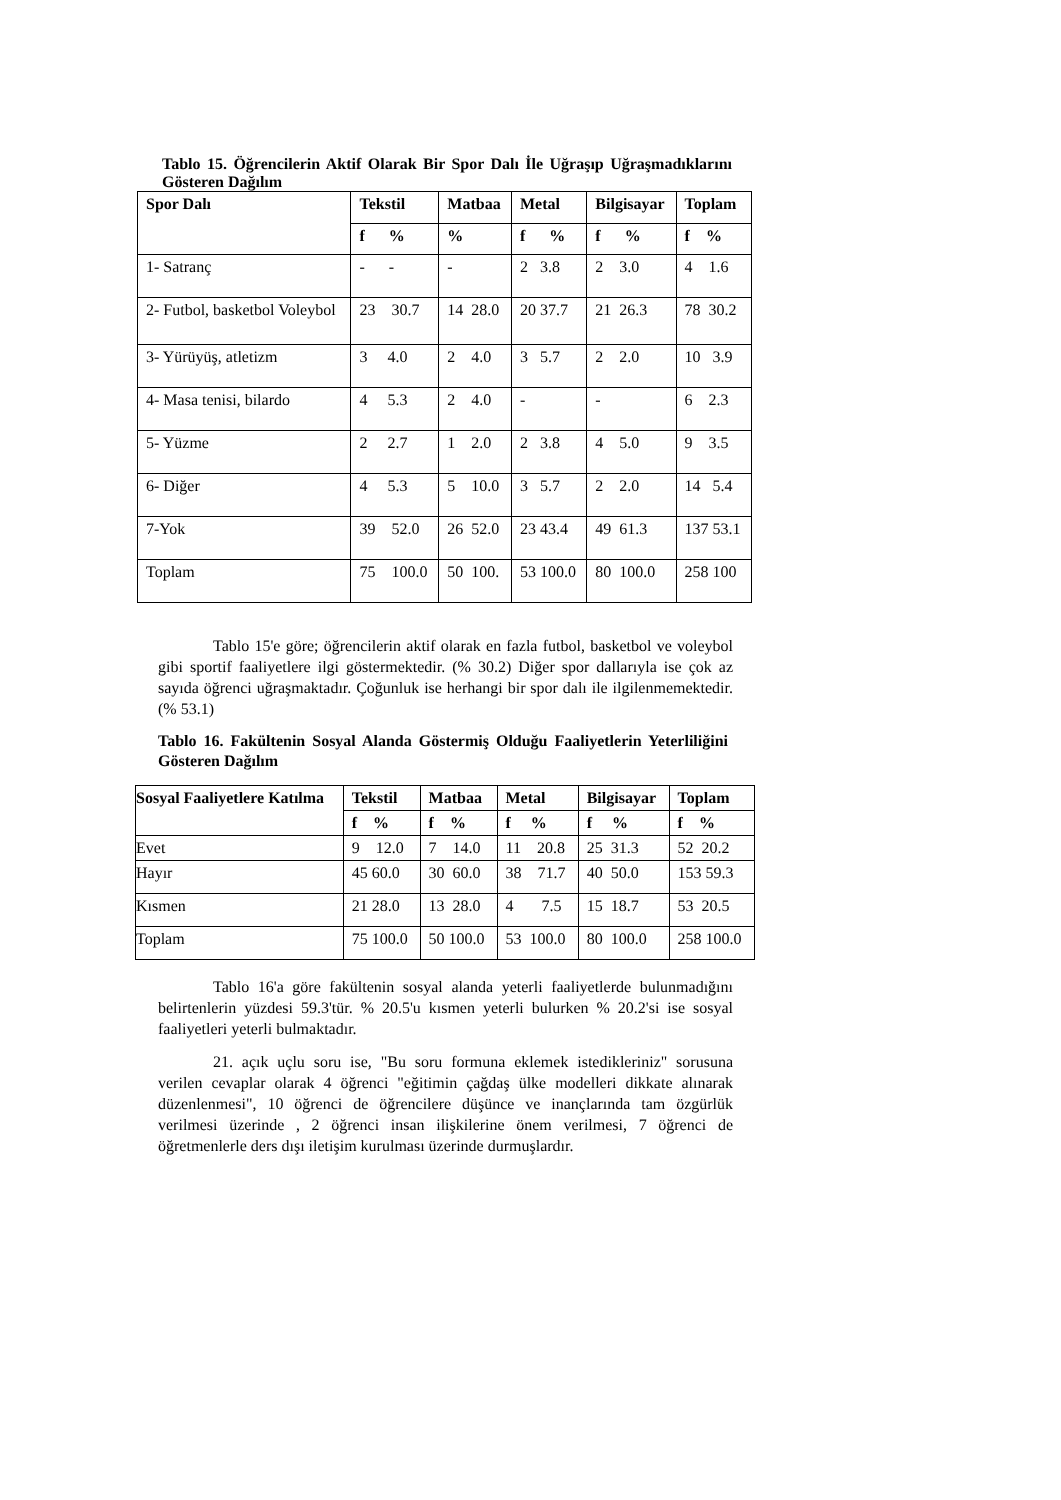Tablo 15. Öğrencilerin Aktif Olarak Bir Spor Dalı İle Uğraşıp Uğraşmadıklarını Gösteren Dağılım
| Spor Dalı | Tekstil | Matbaa | Metal | Bilgisayar | Toplam |
| --- | --- | --- | --- | --- | --- |
| | f % | % | f % | f % | f % |
| 1- Satranç | - - | - | 2 3.8 | 2 3.0 | 4 1.6 |
| 2- Futbol, basketbol Voleybol | 23 30.7 | 14 28.0 | 20 37.7 | 21 26.3 | 78 30.2 |
| 3- Yürüyüş, atletizm | 3 4.0 | 2 4.0 | 3 5.7 | 2 2.0 | 10 3.9 |
| 4- Masa tenisi, bilardo | 4 5.3 | 2 4.0 | - | - | 6 2.3 |
| 5- Yüzme | 2 2.7 | 1 2.0 | 2 3.8 | 4 5.0 | 9 3.5 |
| 6- Diğer | 4 5.3 | 5 10.0 | 3 5.7 | 2 2.0 | 14 5.4 |
| 7-Yok | 39 52.0 | 26 52.0 | 23 43.4 | 49 61.3 | 137 53.1 |
| Toplam | 75 100.0 | 50 100. | 53 100.0 | 80 100.0 | 258 100 |
Tablo 15'e göre; öğrencilerin aktif olarak en fazla futbol, basketbol ve voleybol gibi sportif faaliyetlere ilgi göstermektedir. (% 30.2) Diğer spor dallarıyla ise çok az sayıda öğrenci uğraşmaktadır. Çoğunluk ise herhangi bir spor dalı ile ilgilenmemektedir.(% 53.1)
Tablo 16. Fakültenin Sosyal Alanda Göstermiş Olduğu Faaliyetlerin Yeterliliğini Gösteren Dağılım
| Sosyal Faaliyetlere Katılma | Tekstil | Matbaa | Metal | Bilgisayar | Toplam |
| --- | --- | --- | --- | --- | --- |
| | f % | f % | f % | f % | f % |
| Evet | 9 12.0 | 7 14.0 | 11 20.8 | 25 31.3 | 52 20.2 |
| Hayır | 45 60.0 | 30 60.0 | 38 71.7 | 40 50.0 | 153 59.3 |
| Kısmen | 21 28.0 | 13 28.0 | 4 7.5 | 15 18.7 | 53 20.5 |
| Toplam | 75 100.0 | 50 100.0 | 53 100.0 | 80 100.0 | 258 100.0 |
Tablo 16'a göre fakültenin sosyal alanda yeterli faaliyetlerde bulunmadığını belirtenlerin yüzdesi 59.3'tür. % 20.5'u kısmen yeterli bulurken % 20.2'si ise sosyal faaliyetleri yeterli bulmaktadır.
21. açık uçlu soru ise, "Bu soru formuna eklemek istedikleriniz" sorusuna verilen cevaplar olarak 4 öğrenci "eğitimin çağdaş ülke modelleri dikkate alınarak düzenlenmesi", 10 öğrenci de öğrencilere düşünce ve inançlarında tam özgürlük verilmesi üzerinde , 2 öğrenci insan ilişkilerine önem verilmesi, 7 öğrenci de öğretmenlerle ders dışı iletişim kurulması üzerinde durmuşlardır.